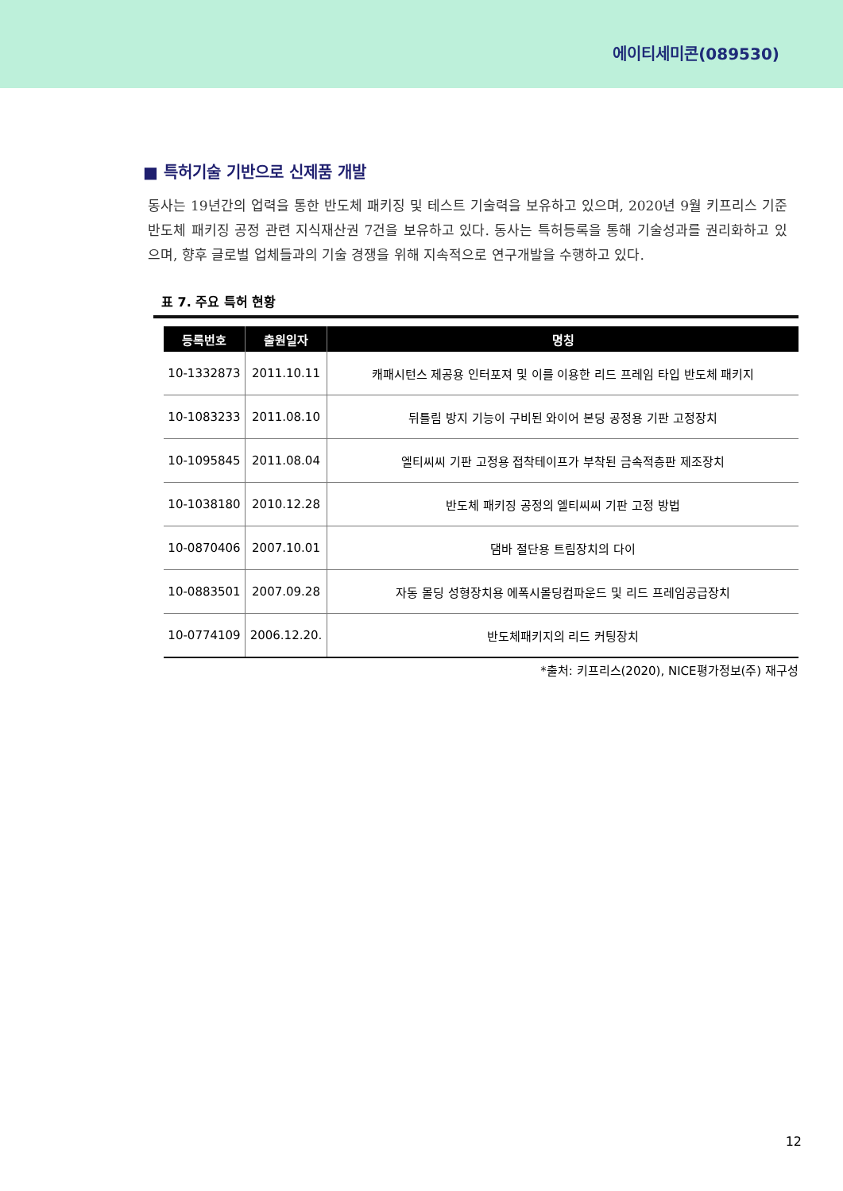에이티세미콘(089530)
■ 특허기술 기반으로 신제품 개발
동사는 19년간의 업력을 통한 반도체 패키징 및 테스트 기술력을 보유하고 있으며, 2020년 9월 키프리스 기준 반도체 패키징 공정 관련 지식재산권 7건을 보유하고 있다. 동사는 특허등록을 통해 기술성과를 권리화하고 있으며, 향후 글로벌 업체들과의 기술 경쟁을 위해 지속적으로 연구개발을 수행하고 있다.
표 7. 주요 특허 현황
| 등록번호 | 출원일자 | 명칭 |
| --- | --- | --- |
| 10-1332873 | 2011.10.11 | 캐패시턴스 제공용 인터포져 및 이를 이용한 리드 프레임 타입 반도체 패키지 |
| 10-1083233 | 2011.08.10 | 뒤틀림 방지 기능이 구비된 와이어 본딩 공정용 기판 고정장치 |
| 10-1095845 | 2011.08.04 | 엘티씨씨 기판 고정용 접착테이프가 부착된 금속적층판 제조장치 |
| 10-1038180 | 2010.12.28 | 반도체 패키징 공정의 엘티씨씨 기판 고정 방법 |
| 10-0870406 | 2007.10.01 | 댐바 절단용 트림장치의 다이 |
| 10-0883501 | 2007.09.28 | 자동 몰딩 성형장치용 에폭시몰딩컴파운드 및 리드 프레임공급장치 |
| 10-0774109 | 2006.12.20. | 반도체패키지의 리드 커팅장치 |
*출처: 키프리스(2020), NICE평가정보(주) 재구성
12